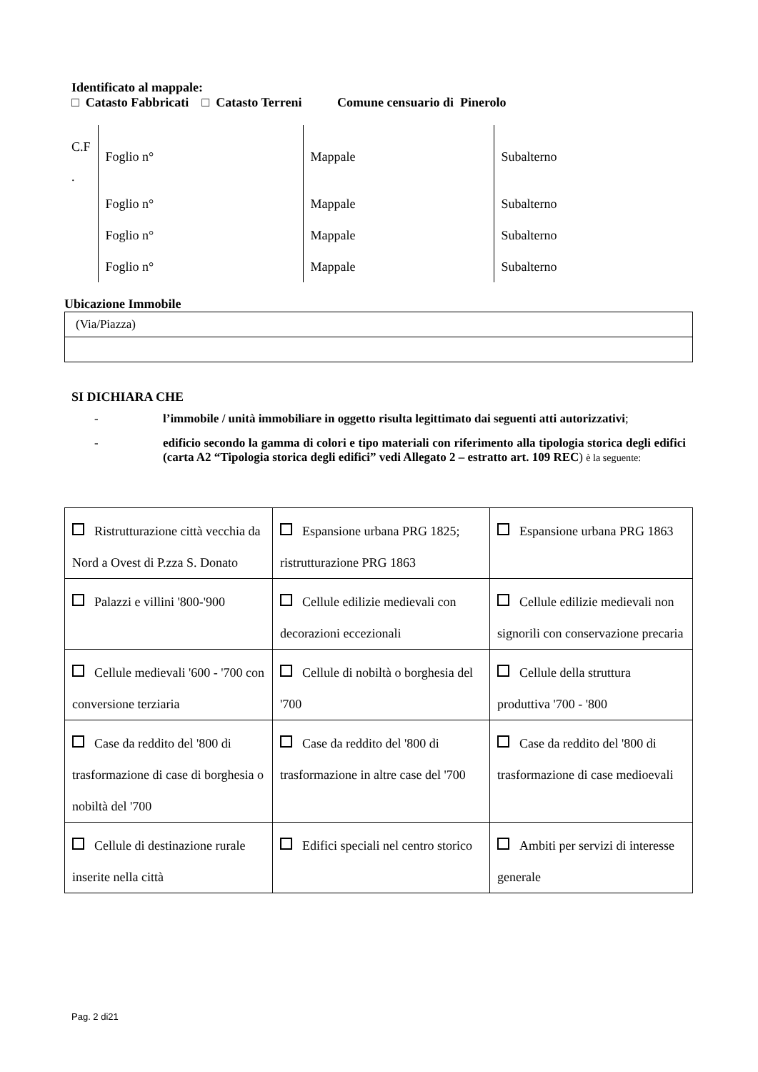Identificato al mappale:
□ Catasto Fabbricati □ Catasto Terreni Comune censuario di Pinerolo
| C.F . | Foglio n° | Mappale | Subalterno |
| | Foglio n° | Mappale | Subalterno |
| | Foglio n° | Mappale | Subalterno |
| | Foglio n° | Mappale | Subalterno |
Ubicazione Immobile
| (Via/Piazza) |
SI DICHIARA CHE
- l’immobile / unità immobiliare in oggetto risulta legittimato dai seguenti atti autorizzativi;
- edificio secondo la gamma di colori e tipo materiali con riferimento alla tipologia storica degli edifici (carta A2 “Tipologia storica degli edifici” vedi Allegato 2 – estratto art. 109 REC) è la seguente:
| Ristrutturazione città vecchia da Nord a Ovest di P.zza S. Donato | Espansione urbana PRG 1825; ristrutturazione PRG 1863 | Espansione urbana PRG 1863 |
| Palazzi e villini '800-'900 | Cellule edilizie medievali con decorazioni eccezionali | Cellule edilizie medievali non signorili con conservazione precaria |
| Cellule medievali '600 - '700 con conversione terziaria | Cellule di nobiltà o borghesia del '700 | Cellule della struttura produttiva '700 - '800 |
| Case da reddito del '800 di trasformazione di case di borghesia o nobiltà del '700 | Case da reddito del '800 di trasformazione in altre case del '700 | Case da reddito del '800 di trasformazione di case medioevali |
| Cellule di destinazione rurale inserite nella città | Edifici speciali nel centro storico | Ambiti per servizi di interesse generale |
Pag. 2 di21